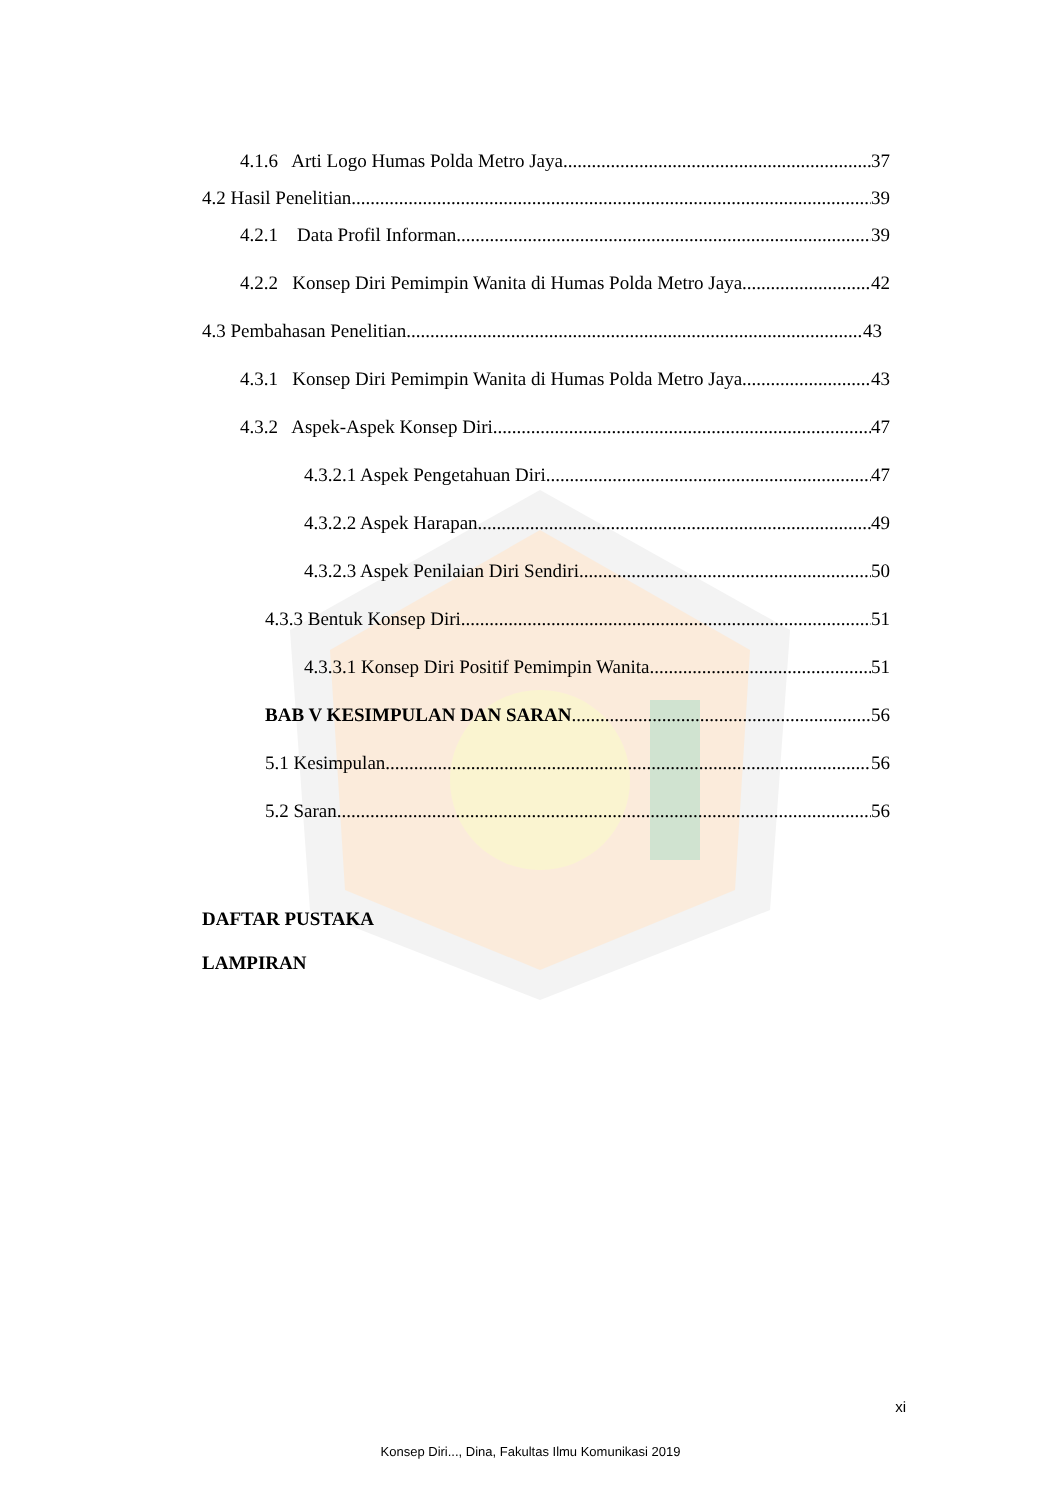4.1.6 Arti Logo Humas Polda Metro Jaya 37
4.2 Hasil Penelitian 39
4.2.1 Data Profil Informan 39
4.2.2 Konsep Diri Pemimpin Wanita di Humas Polda Metro Jaya 42
4.3 Pembahasan Penelitian 43
4.3.1 Konsep Diri Pemimpin Wanita di Humas Polda Metro Jaya 43
4.3.2 Aspek-Aspek Konsep Diri 47
4.3.2.1 Aspek Pengetahuan Diri 47
4.3.2.2 Aspek Harapan 49
4.3.2.3 Aspek Penilaian Diri Sendiri 50
4.3.3 Bentuk Konsep Diri 51
4.3.3.1 Konsep Diri Positif Pemimpin Wanita 51
BAB V KESIMPULAN DAN SARAN 56
5.1 Kesimpulan 56
5.2 Saran 56
DAFTAR PUSTAKA
LAMPIRAN
xi
Konsep Diri..., Dina, Fakultas Ilmu Komunikasi 2019